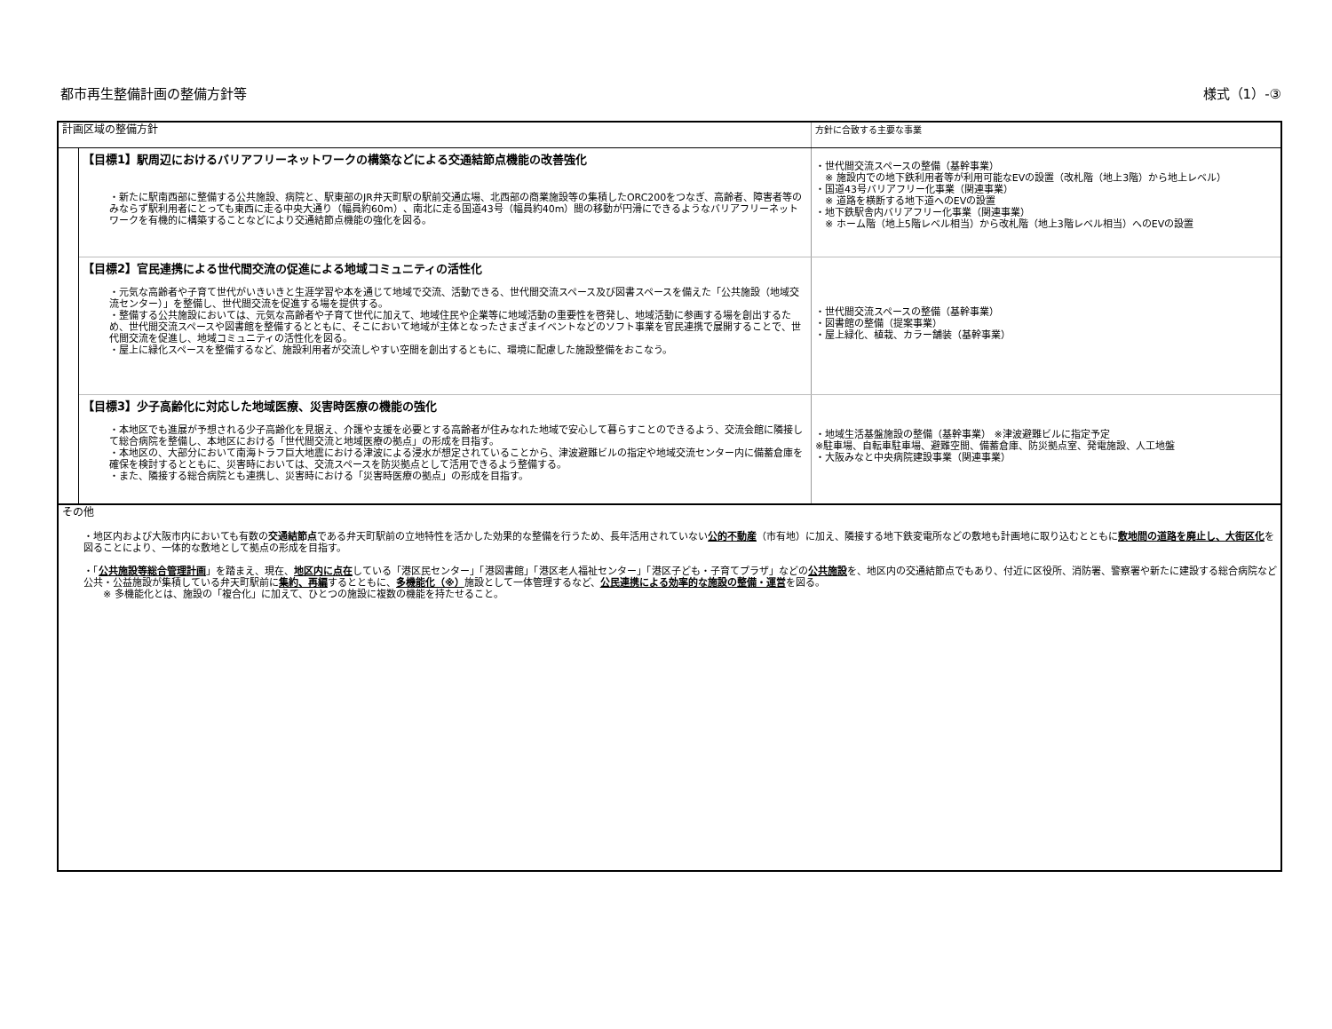都市再生整備計画の整備方針等 様式（1）-③
| 計画区域の整備方針 | | 方針に合致する主要な事業 |
| | 【目標1】駅周辺におけるバリアフリーネットワークの構築などによる交通結節点機能の改善強化 ・新たに駅南西部に整備する公共施設、病院と、駅東部のJR弁天町駅の駅前交通広場、北西部の商業施設等の集積したORC200をつなぎ、高齢者、障害者等のみならず駅利用者にとっても東西に走る中央大通り（幅員約60m）、南北に走る国道43号（幅員約40m）間の移動が円滑にできるようなバリアフリーネットワークを有機的に構築することなどにより交通結節点機能の強化を図る。 | ・世代間交流スペースの整備（基幹事業） ※ 施設内での地下鉄利用者等が利用可能なEVの設置（改札階（地上3階）から地上レベル） ・国道43号バリアフリー化事業（関連事業） ※ 道路を横断する地下道へのEVの設置 ・地下鉄駅舎内バリアフリー化事業（関連事業） ※ ホーム階（地上5階レベル相当）から改札階（地上3階レベル相当）へのEVの設置 |
| | 【目標2】官民連携による世代間交流の促進による地域コミュニティの活性化 ・元気な高齢者や子育て世代がいきいきと生涯学習や本を通じて地域で交流、活動できる、世代間交流スペース及び図書スペースを備えた「公共施設（地域交流センター）」を整備し、世代間交流を促進する場を提供する。 ・整備する公共施設においては、元気な高齢者や子育て世代に加えて、地域住民や企業等に地域活動の重要性を啓発し、地域活動に参画する場を創出するため、世代間交流スペースや図書館を整備するとともに、そこにおいて地域が主体となったさまざまイベントなどのソフト事業を官民連携で展開することで、世代間交流を促進し、地域コミュニティの活性化を図る。 ・屋上に緑化スペースを整備するなど、施設利用者が交流しやすい空間を創出するともに、環境に配慮した施設整備をおこなう。 | ・世代間交流スペースの整備（基幹事業） ・図書館の整備（提案事業） ・屋上緑化、植栽、カラー舗装（基幹事業） |
| | 【目標3】少子高齢化に対応した地域医療、災害時医療の機能の強化 ・本地区でも進展が予想される少子高齢化を見据え、介護や支援を必要とする高齢者が住みなれた地域で安心して暮らすことのできるよう、交流会館に隣接して総合病院を整備し、本地区における「世代間交流と地域医療の拠点」の形成を目指す。 ・本地区の、大部分において南海トラフ巨大地震における津波による浸水が想定されていることから、津波避難ビルの指定や地域交流センター内に備蓄倉庫を確保を検討するとともに、災害時においては、交流スペースを防災拠点として活用できるよう整備する。 ・また、隣接する総合病院とも連携し、災害時における「災害時医療の拠点」の形成を目指す。 | ・地域生活基盤施設の整備（基幹事業） ※津波避難ビルに指定予定 ※駐車場、自転車駐車場、避難空間、備蓄倉庫、防災拠点室、発電施設、人工地盤 ・大阪みなと中央病院建設事業（関連事業） |
| その他 ・地区内および大阪市内においても有数の 交通結節点 である弁天町駅前の立地特性を活かした効果的な整備を行うため、長年活用されていない 公的不動産 （市有地）に加え、隣接する地下鉄変電所などの敷地も計画地に取り込むとともに 敷地間の道路を廃止し、大街区化 を図ることにより、一体的な敷地として拠点の形成を目指す。 ・「 公共施設等総合管理計画 」を踏まえ、現在、 地区内に点在 している「港区民センター」「港図書館」「港区老人福祉センター」「港区子ども・子育てプラザ」などの 公共施設 を、地区内の交通結節点でもあり、付近に区役所、消防署、警察署や新たに建設する総合病院など公共・公益施設が集積している弁天町駅前に 集約、再編 するとともに、 多機能化（※） 施設として一体管理するなど、 公民連携による効率的な施設の整備・運営 を図る。 ※ 多機能化とは、施設の「複合化」に加えて、ひとつの施設に複数の機能を持たせること。 | | |